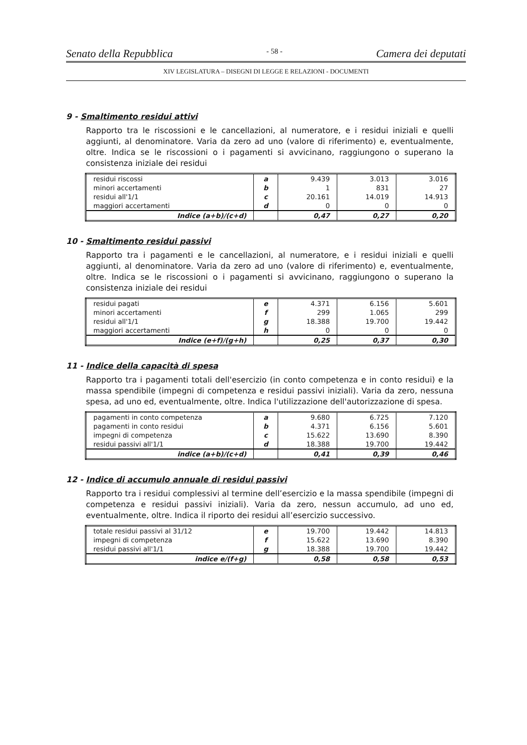Senato della Repubblica - 58 - Camera dei deputati
XIV LEGISLATURA – DISEGNI DI LEGGE E RELAZIONI - DOCUMENTI
9 - Smaltimento residui attivi
Rapporto tra le riscossioni e le cancellazioni, al numeratore, e i residui iniziali e quelli aggiunti, al denominatore. Varia da zero ad uno (valore di riferimento) e, eventualmente, oltre. Indica se le riscossioni o i pagamenti si avvicinano, raggiungono o superano la consistenza iniziale dei residui
| residui riscossi | a | 9.439 | 3.013 | 3.016 |
| minori accertamenti | b | 1 | 831 | 27 |
| residui all'1/1 | c | 20.161 | 14.019 | 14.913 |
| maggiori accertamenti | d | 0 | 0 | 0 |
| Indice (a+b)/(c+d) | | 0,47 | 0,27 | 0,20 |
10 - Smaltimento residui passivi
Rapporto tra i pagamenti e le cancellazioni, al numeratore, e i residui iniziali e quelli aggiunti, al denominatore. Varia da zero ad uno (valore di riferimento) e, eventualmente, oltre. Indica se le riscossioni o i pagamenti si avvicinano, raggiungono o superano la consistenza iniziale dei residui
| residui pagati | e | 4.371 | 6.156 | 5.601 |
| minori accertamenti | f | 299 | 1.065 | 299 |
| residui all'1/1 | g | 18.388 | 19.700 | 19.442 |
| maggiori accertamenti | h | 0 | 0 | 0 |
| Indice (e+f)/(g+h) | | 0,25 | 0,37 | 0,30 |
11 - Indice della capacità di spesa
Rapporto tra i pagamenti totali dell'esercizio (in conto competenza e in conto residui) e la massa spendibile (impegni di competenza e residui passivi iniziali). Varia da zero, nessuna spesa, ad uno ed, eventualmente, oltre. Indica l'utilizzazione dell'autorizzazione di spesa.
| pagamenti in conto competenza | a | 9.680 | 6.725 | 7.120 |
| pagamenti in conto residui | b | 4.371 | 6.156 | 5.601 |
| impegni di competenza | c | 15.622 | 13.690 | 8.390 |
| residui passivi all'1/1 | d | 18.388 | 19.700 | 19.442 |
| indice (a+b)/(c+d) | | 0,41 | 0,39 | 0,46 |
12 - Indice di accumulo annuale di residui passivi
Rapporto tra i residui complessivi al termine dell’esercizio e la massa spendibile (impegni di competenza e residui passivi iniziali). Varia da zero, nessun accumulo, ad uno ed, eventualmente, oltre. Indica il riporto dei residui all’esercizio successivo.
| totale residui passivi al 31/12 | e | 19.700 | 19.442 | 14.813 |
| impegni di competenza | f | 15.622 | 13.690 | 8.390 |
| residui passivi all'1/1 | g | 18.388 | 19.700 | 19.442 |
| indice e/(f+g) | | 0,58 | 0,58 | 0,53 |